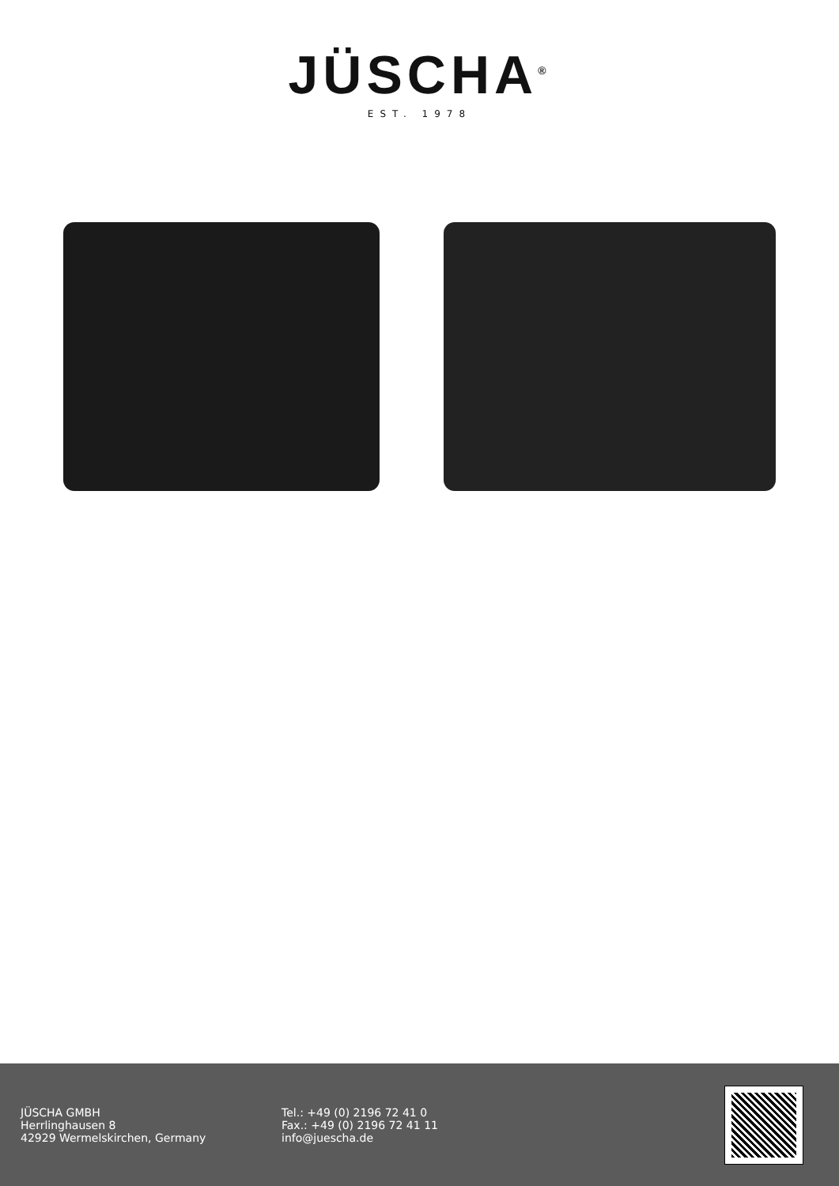JÜSCHA<sup>®</sup>
EST. 1978
JÜSCHA GMBH
Herrlinghausen 8
42929 Wermelskirchen, Germany
Tel.: +49 (0) 2196 72 41 0
Fax.: +49 (0) 2196 72 41 11
info@juescha.de